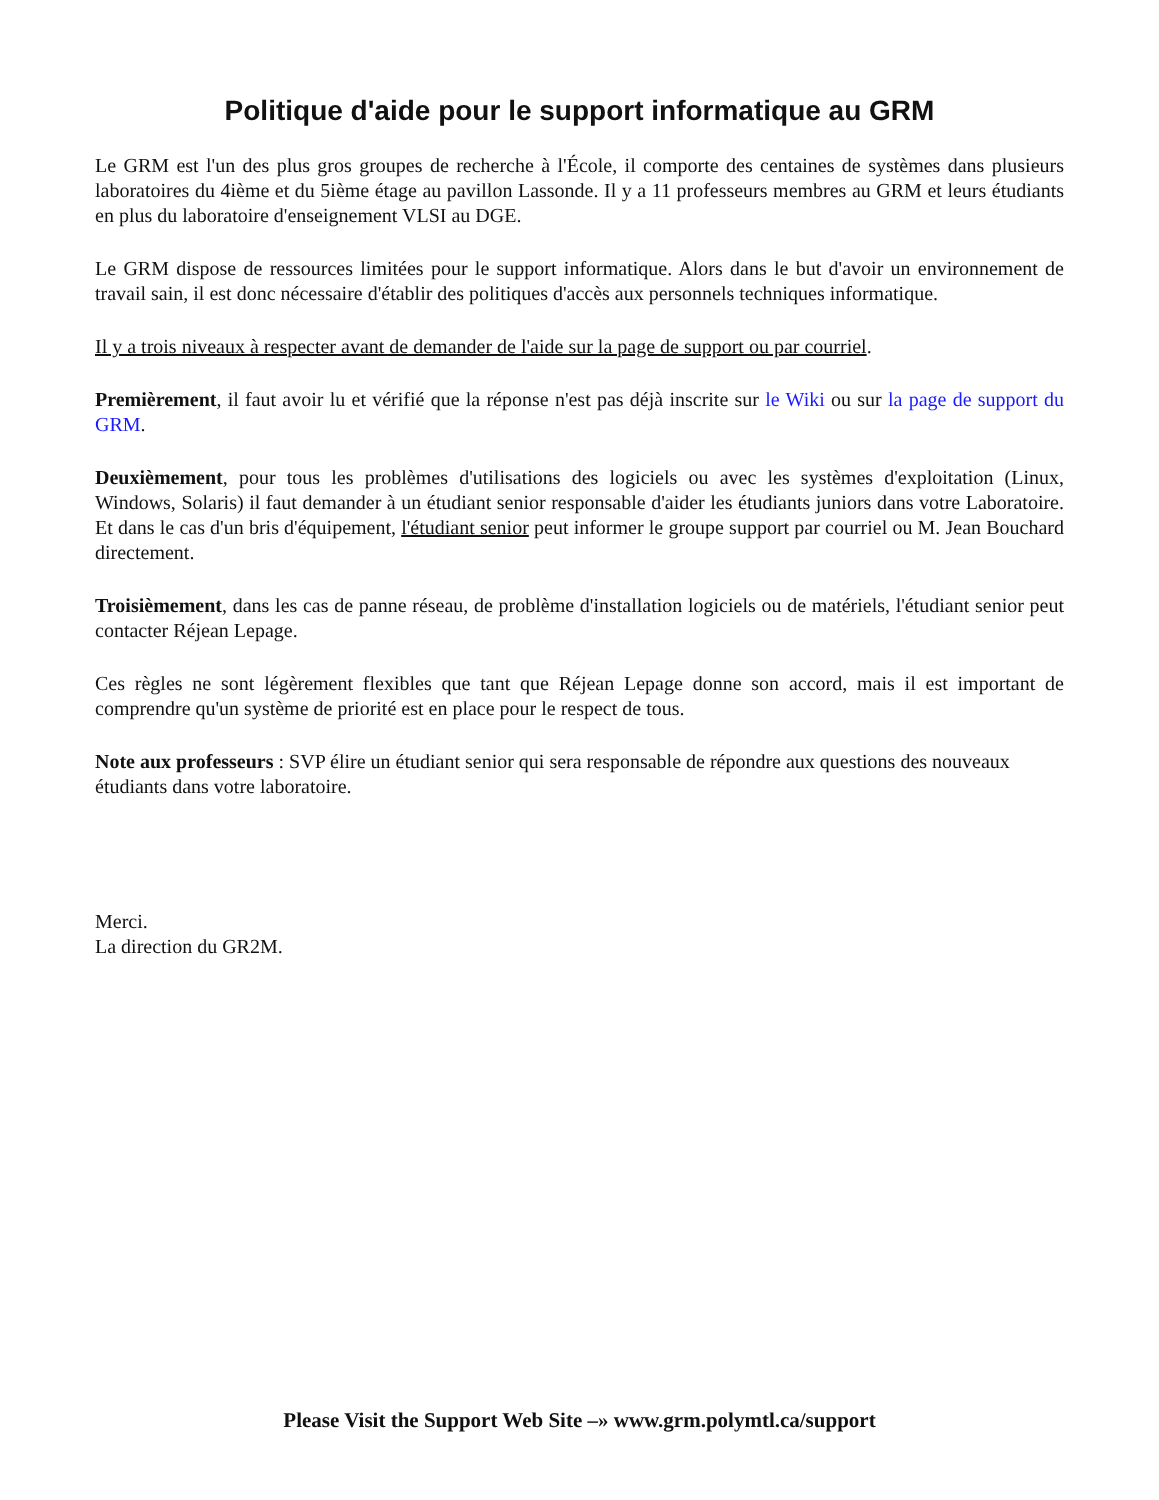Politique d'aide pour le support informatique au GRM
Le GRM est l'un des plus gros groupes de recherche à l'École, il comporte des centaines de systèmes dans plusieurs laboratoires du 4ième et du 5ième étage au pavillon Lassonde. Il y a 11 professeurs membres au GRM et leurs étudiants en plus du laboratoire d'enseignement VLSI au DGE.
Le GRM dispose de ressources limitées pour le support informatique. Alors dans le but d'avoir un environnement de travail sain, il est donc nécessaire d'établir des politiques d'accès aux personnels techniques informatique.
Il y a trois niveaux à respecter avant de demander de l'aide sur la page de support ou par courriel.
Premièrement, il faut avoir lu et vérifié que la réponse n'est pas déjà inscrite sur le Wiki ou sur la page de support du GRM.
Deuxièmement, pour tous les problèmes d'utilisations des logiciels ou avec les systèmes d'exploitation (Linux, Windows, Solaris) il faut demander à un étudiant senior responsable d'aider les étudiants juniors dans votre Laboratoire. Et dans le cas d'un bris d'équipement, l'étudiant senior peut informer le groupe support par courriel ou M. Jean Bouchard directement.
Troisièmement, dans les cas de panne réseau, de problème d'installation logiciels ou de matériels, l'étudiant senior peut contacter Réjean Lepage.
Ces règles ne sont légèrement flexibles que tant que Réjean Lepage donne son accord, mais il est important de comprendre qu'un système de priorité est en place pour le respect de tous.
Note aux professeurs : SVP élire un étudiant senior qui sera responsable de répondre aux questions des nouveaux étudiants dans votre laboratoire.
Merci.
La direction du GR2M.
Please Visit the Support Web Site –» www.grm.polymtl.ca/support